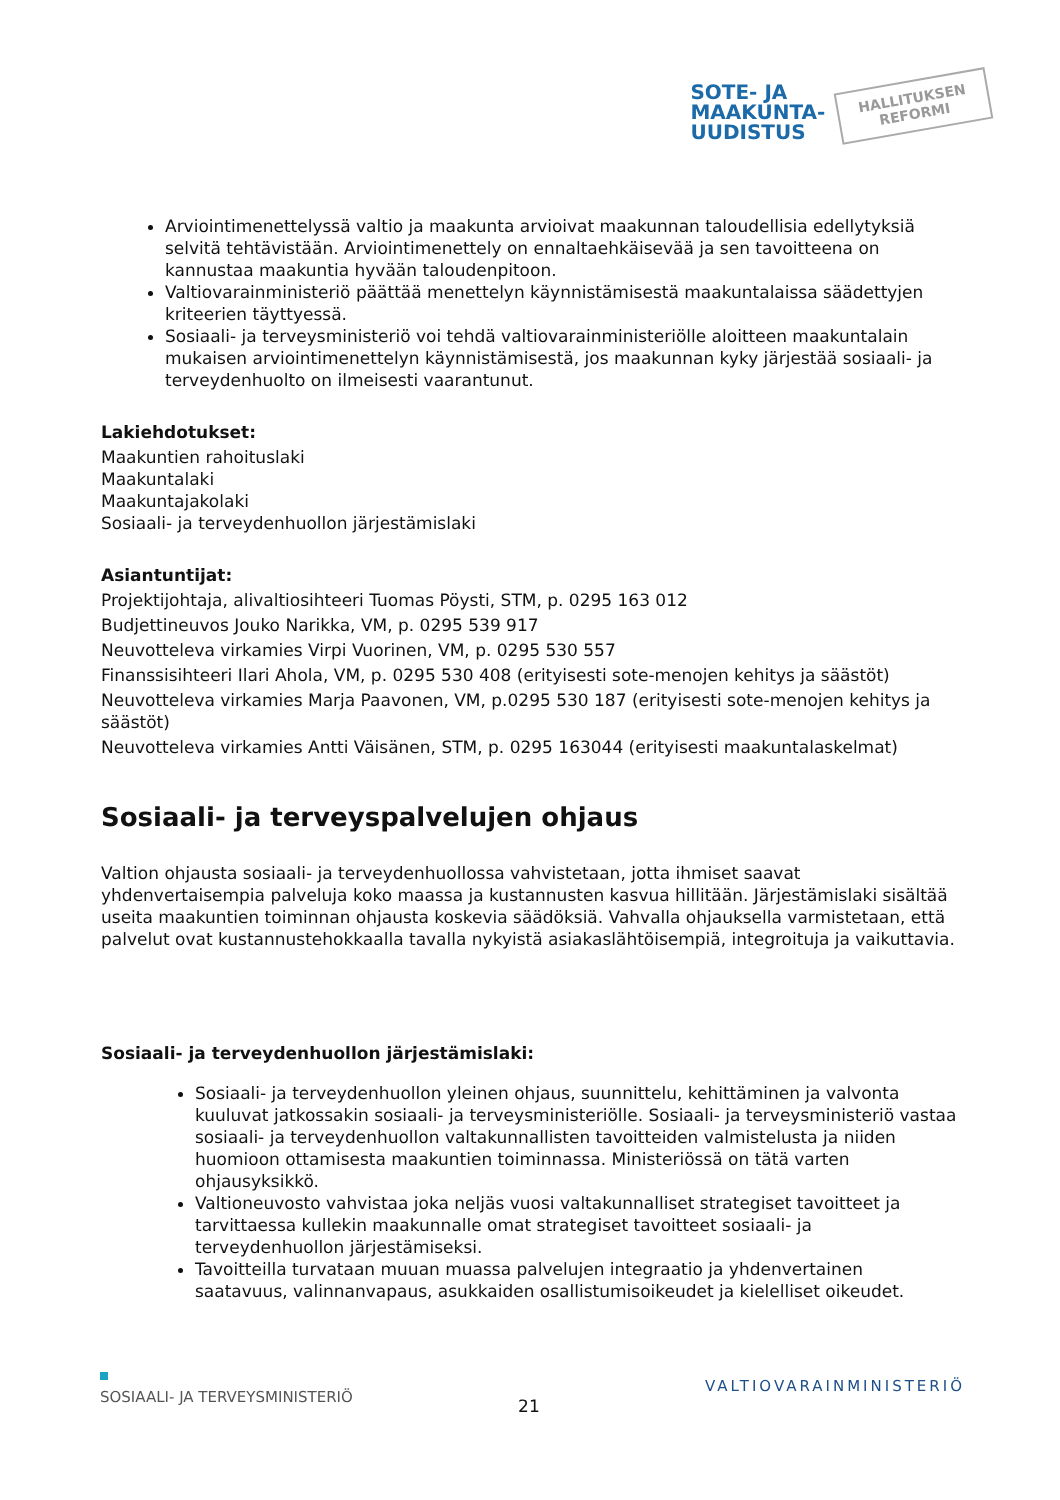SOTE- JA
MAAKUNTA-
UUDISTUS
HALLITUKSEN
REFORMI
Arviointimenettelyssä valtio ja maakunta arvioivat maakunnan taloudellisia edellytyksiä selvitä tehtävistään. Arviointimenettely on ennaltaehkäisevää ja sen tavoitteena on kannustaa maakuntia hyvään taloudenpitoon.
Valtiovarainministeriö päättää menettelyn käynnistämisestä maakuntalaissa säädettyjen kriteerien täyttyessä.
Sosiaali- ja terveysministeriö voi tehdä valtiovarainministeriölle aloitteen maakuntalain mukaisen arviointimenettelyn käynnistämisestä, jos maakunnan kyky järjestää sosiaali- ja terveydenhuolto on ilmeisesti vaarantunut.
Lakiehdotukset:
Maakuntien rahoituslaki
Maakuntalaki
Maakuntajakolaki
Sosiaali- ja terveydenhuollon järjestämislaki
Asiantuntijat:
Projektijohtaja, alivaltiosihteeri Tuomas Pöysti, STM, p. 0295 163 012
Budjettineuvos Jouko Narikka, VM, p. 0295 539 917
Neuvotteleva virkamies Virpi Vuorinen, VM, p. 0295 530 557
Finanssisihteeri Ilari Ahola, VM, p. 0295 530 408 (erityisesti sote-menojen kehitys ja säästöt)
Neuvotteleva virkamies Marja Paavonen, VM, p.0295 530 187 (erityisesti sote-menojen kehitys ja säästöt)
Neuvotteleva virkamies Antti Väisänen, STM, p. 0295 163044 (erityisesti maakuntalaskelmat)
Sosiaali- ja terveyspalvelujen ohjaus
Valtion ohjausta sosiaali- ja terveydenhuollossa vahvistetaan, jotta ihmiset saavat yhdenvertaisempia palveluja koko maassa ja kustannusten kasvua hillitään. Järjestämislaki sisältää useita maakuntien toiminnan ohjausta koskevia säädöksiä. Vahvalla ohjauksella varmistetaan, että palvelut ovat kustannustehokkaalla tavalla nykyistä asiakaslähtöisempiä, integroituja ja vaikuttavia.
Sosiaali- ja terveydenhuollon järjestämislaki:
Sosiaali- ja terveydenhuollon yleinen ohjaus, suunnittelu, kehittäminen ja valvonta kuuluvat jatkossakin sosiaali- ja terveysministeriölle. Sosiaali- ja terveysministeriö vastaa sosiaali- ja terveydenhuollon valtakunnallisten tavoitteiden valmistelusta ja niiden huomioon ottamisesta maakuntien toiminnassa. Ministeriössä on tätä varten ohjausyksikkö.
Valtioneuvosto vahvistaa joka neljäs vuosi valtakunnalliset strategiset tavoitteet ja tarvittaessa kullekin maakunnalle omat strategiset tavoitteet sosiaali- ja terveydenhuollon järjestämiseksi.
Tavoitteilla turvataan muuan muassa palvelujen integraatio ja yhdenvertainen saatavuus, valinnanvapaus, asukkaiden osallistumisoikeudet ja kielelliset oikeudet.
SOSIAALI- JA TERVEYSMINISTERIÖ
21
VALTIOVARAINMINISTERIÖ